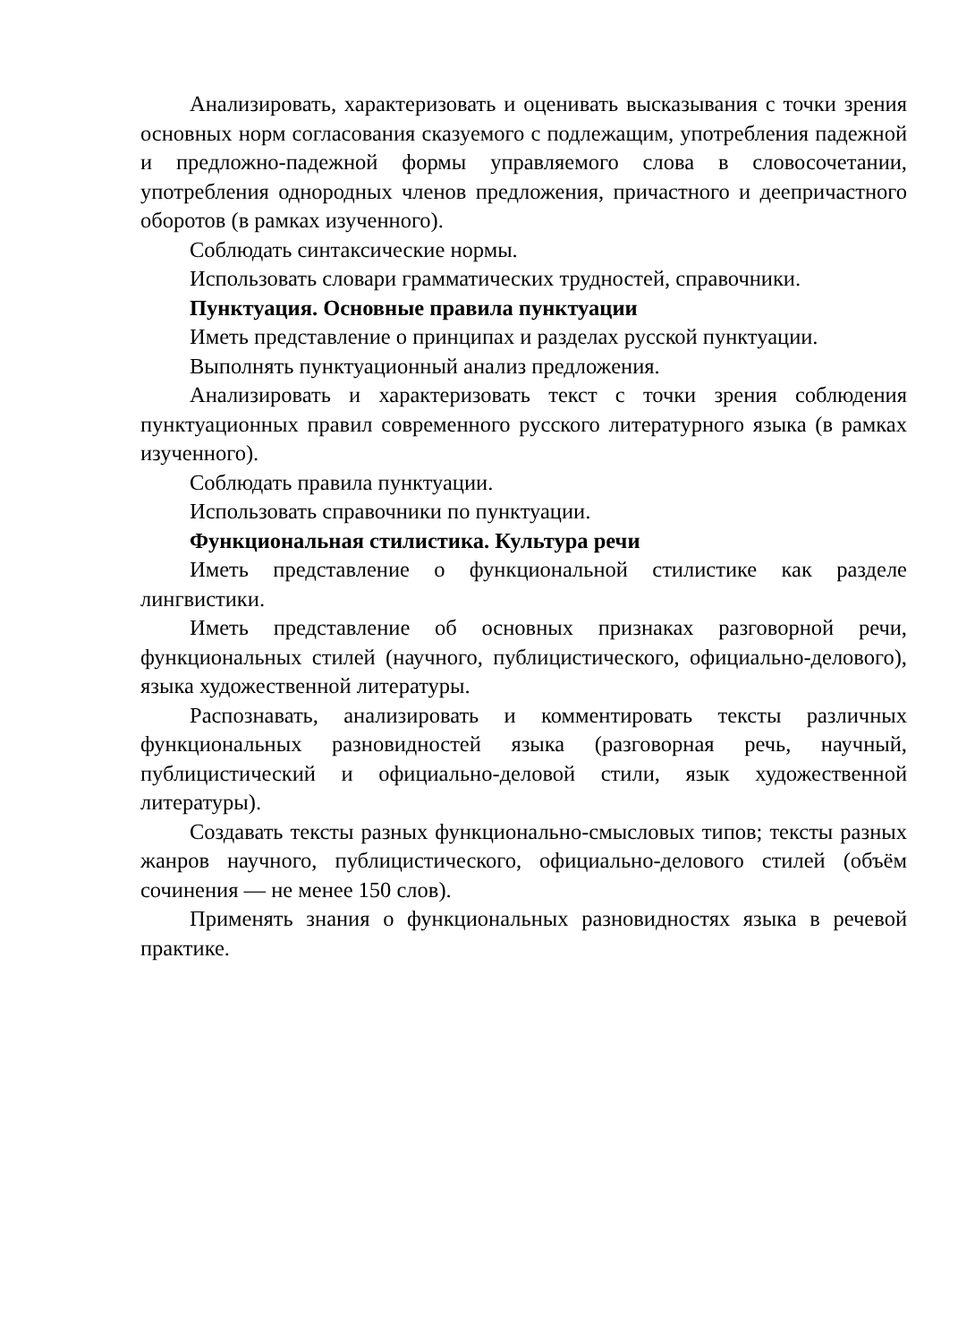Анализировать, характеризовать и оценивать высказывания с точки зрения основных норм согласования сказуемого с подлежащим, употребления падежной и предложно-падежной формы управляемого слова в словосочетании, употребления однородных членов предложения, причастного и деепричастного оборотов (в рамках изученного).
Соблюдать синтаксические нормы.
Использовать словари грамматических трудностей, справочники.
Пунктуация. Основные правила пунктуации
Иметь представление о принципах и разделах русской пунктуации.
Выполнять пунктуационный анализ предложения.
Анализировать и характеризовать текст с точки зрения соблюдения пунктуационных правил современного русского литературного языка (в рамках изученного).
Соблюдать правила пунктуации.
Использовать справочники по пунктуации.
Функциональная стилистика. Культура речи
Иметь представление о функциональной стилистике как разделе лингвистики.
Иметь представление об основных признаках разговорной речи, функциональных стилей (научного, публицистического, официально-делового), языка художественной литературы.
Распознавать, анализировать и комментировать тексты различных функциональных разновидностей языка (разговорная речь, научный, публицистический и официально-деловой стили, язык художественной литературы).
Создавать тексты разных функционально-смысловых типов; тексты разных жанров научного, публицистического, официально-делового стилей (объём сочинения — не менее 150 слов).
Применять знания о функциональных разновидностях языка в речевой практике.